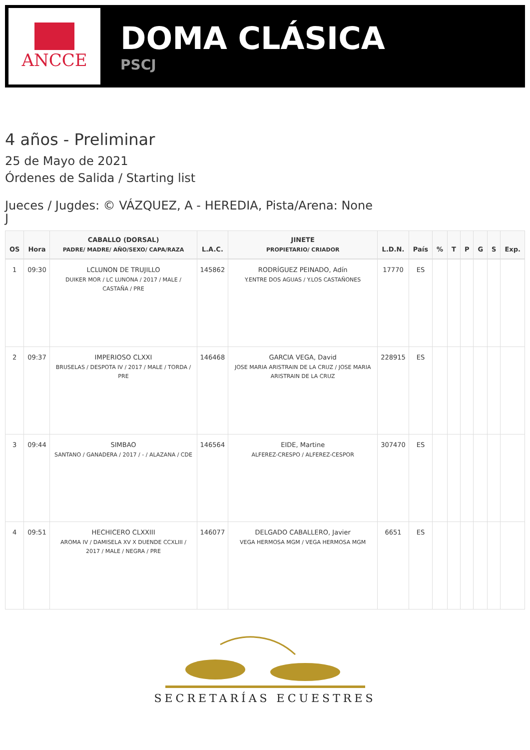ANCCE
DOMA CLÁSICA
PSCJ
4 años - Preliminar
25 de Mayo de 2021
Órdenes de Salida / Starting list
Jueces / Jugdes: © VÁZQUEZ, A - HEREDIA, Pista/Arena: None
J
| OS | Hora | CABALLO (DORSAL) PADRE/ MADRE/ AÑO/SEXO/ CAPA/RAZA | L.A.C. | JINETE PROPIETARIO/ CRIADOR | L.D.N. | País | % | T | P | G | S | Exp. |
| --- | --- | --- | --- | --- | --- | --- | --- | --- | --- | --- | --- | --- |
| 1 | 09:30 | LCLUNON DE TRUJILLO DUIKER MOR / LC LUNONA / 2017 / MALE / CASTAÑA / PRE | 145862 | RODRÍGUEZ PEINADO, Adín Y.ENTRE DOS AGUAS / Y.LOS CASTAÑONES | 17770 | ES | | | | | | |
| 2 | 09:37 | IMPERIOSO CLXXI BRUSELAS / DESPOTA IV / 2017 / MALE / TORDA / PRE | 146468 | GARCIA VEGA, David JOSE MARIA ARISTRAIN DE LA CRUZ / JOSE MARIA ARISTRAIN DE LA CRUZ | 228915 | ES | | | | | | |
| 3 | 09:44 | SIMBAO SANTANO / GANADERA / 2017 / - / ALAZANA / CDE | 146564 | EIDE, Martine ALFEREZ-CRESPO / ALFEREZ-CESPOR | 307470 | ES | | | | | | |
| 4 | 09:51 | HECHICERO CLXXIII AROMA IV / DAMISELA XV X DUENDE CCXLIII / 2017 / MALE / NEGRA / PRE | 146077 | DELGADO CABALLERO, Javier VEGA HERMOSA MGM / VEGA HERMOSA MGM | 6651 | ES | | | | | | |
SECRETARÍAS ECUESTRES